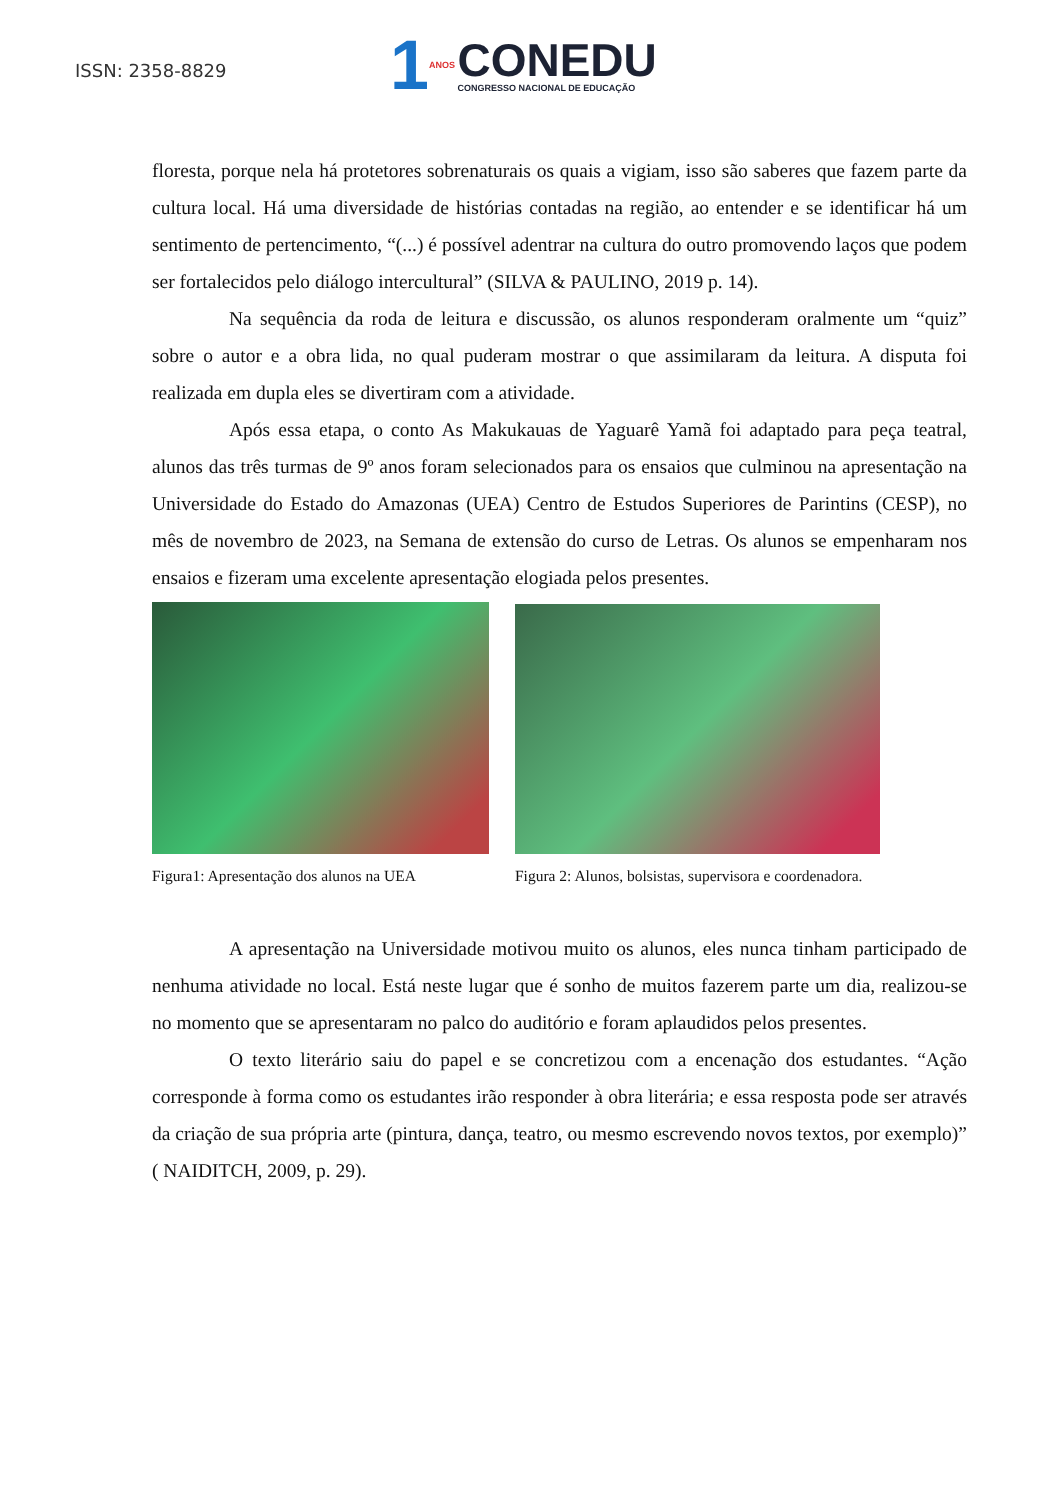ISSN: 2358-8829
1 ANOS
CONEDU
CONGRESSO NACIONAL DE EDUCAÇÃO
floresta, porque nela há protetores sobrenaturais os quais a vigiam, isso são saberes que fazem parte da cultura local. Há uma diversidade de histórias contadas na região, ao entender e se identificar há um sentimento de pertencimento, “(...) é possível adentrar na cultura do outro promovendo laços que podem ser fortalecidos pelo diálogo intercultural” (SILVA & PAULINO, 2019 p. 14).
Na sequência da roda de leitura e discussão, os alunos responderam oralmente um “quiz” sobre o autor e a obra lida, no qual puderam mostrar o que assimilaram da leitura. A disputa foi realizada em dupla eles se divertiram com a atividade.
Após essa etapa, o conto As Makukauas de Yaguarê Yamã foi adaptado para peça teatral, alunos das três turmas de 9º anos foram selecionados para os ensaios que culminou na apresentação na Universidade do Estado do Amazonas (UEA) Centro de Estudos Superiores de Parintins (CESP), no mês de novembro de 2023, na Semana de extensão do curso de Letras. Os alunos se empenharam nos ensaios e fizeram uma excelente apresentação elogiada pelos presentes.
Figura1: Apresentação dos alunos na UEA Figura 2: Alunos, bolsistas, supervisora e coordenadora.
A apresentação na Universidade motivou muito os alunos, eles nunca tinham participado de nenhuma atividade no local. Está neste lugar que é sonho de muitos fazerem parte um dia, realizou-se no momento que se apresentaram no palco do auditório e foram aplaudidos pelos presentes.
O texto literário saiu do papel e se concretizou com a encenação dos estudantes. “Ação corresponde à forma como os estudantes irão responder à obra literária; e essa resposta pode ser através da criação de sua própria arte (pintura, dança, teatro, ou mesmo escrevendo novos textos, por exemplo)” ( NAIDITCH, 2009, p. 29).